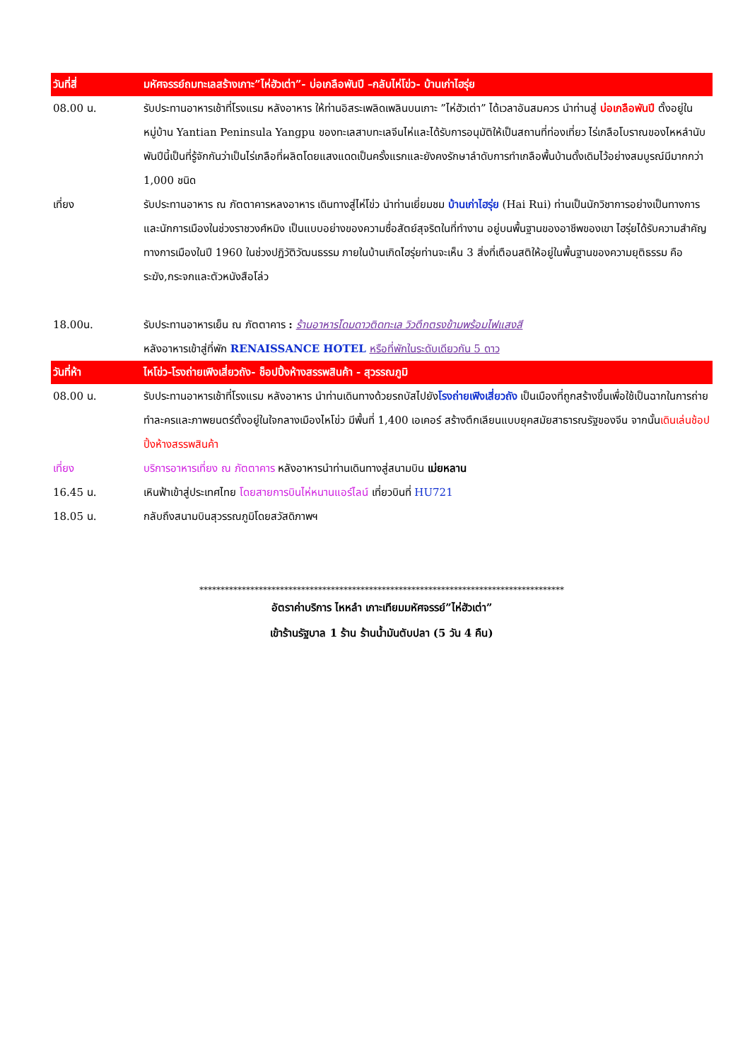วันที่สี่ มหัศจรรย์ถมทะเลสร้างเกาะ”ไห่ฮัวเต่า”- บ่อเกลือพันปี –กลับไห่โข่ว- บ้านเก่าไฮรุ่ย
08.00 น. รับประทานอาหารเช้าที่โรงแรม หลังอาหาร ให้ท่านอิสระเพลิดเพลินบนเกาะ ”ไห่ฮัวเต่า” ได้เวลาอันสมควร นำท่านสู่ บ่อเกลือพันปี ตั้งอยู่ในหมู่บ้าน Yantian Peninsula Yangpu ของทะเลสาบทะเลจีนไห่และได้รับการอนุมัติให้เป็นสถานที่ท่องเที่ยว ไร่เกลือโบราณของไหหลำนับพันปีนี้เป็นที่รู้จักกันว่าเป็นไร่เกลือที่ผลิตโดยแสงแดดเป็นครั้งแรกและยังคงรักษาลำดับการทำเกลือพื้นบ้านดั้งเดิมไว้อย่างสมบูรณ์มีมากกว่า 1,000 ชนิด
เที่ยง รับประทานอาหาร ณ ภัตตาคารหลงอาหาร เดินทางสู่ไห่โข่ว นำท่านเยี่ยมชม บ้านเก่าไฮรุ่ย (Hai Rui) ท่านเป็นนักวิชาการอย่างเป็นทางการและนักการเมืองในช่วงราชวงศ์หมิง เป็นแบบอย่างของความซื่อสัตย์สุจริตในที่ทำงาน อยู่บนพื้นฐานของอาชีพของเขา ไฮรุ่ยได้รับความสำคัญทางการเมืองในปี 1960 ในช่วงปฏิวัติวัฒนธรรม ภายในบ้านเกิดไฮรุ่ยท่านจะเห็น 3 สิ่งที่เตือนสติให้อยู่ในพื้นฐานของความยุติธรรม คือระฆัง,กระจกและตัวหนังสือโล่ว
18.00น. รับประทานอาหารเย็น ณ ภัตตาคาร : ร้านอาหารโดมดาวติดทะเล วิวตึกตรงข้ามพร้อมไฟแสงสี
หลังอาหารเข้าสู่ที่พัก RENAISSANCE HOTEL หรือที่พักในระดับเดียวกัน 5 ดาว
วันที่ห้า ไหโข่ว-โรงถ่ายเฟิงเสี่ยวถัง- ช็อปปิ้งห้างสรรพสินค้า - สุวรรณภูมิ
08.00 น. รับประทานอาหารเช้าที่โรงแรม หลังอาหาร นำท่านเดินทางด้วยรถบัสไปยังโรงถ่ายเฟิงเสี่ยวถัง เป็นเมืองที่ถูกสร้างขึ้นเพื่อใช้เป็นฉากในการถ่ายทำละครและภาพยนตร์ตั้งอยู่ในใจกลางเมืองไหโข่ว มีพื้นที่ 1,400 เอเคอร์ สร้างตึกเลียนแบบยุคสมัยสาธารณรัฐของจีน จากนั้นเดินเล่นช้อปปิ้งห้างสรรพสินค้า
เที่ยง บริการอาหารเที่ยง ณ ภัตตาคาร หลังอาหารนำท่านเดินทางสู่สนามบิน เม่ยหลาน
16.45 น. เหินฟ้าเข้าสู่ประเทศไทย โดยสายการบินไห่หนานแอร์ไลน์ เที่ยวบินที่ HU721
18.05 น. กลับถึงสนามบินสุวรรณภูมิโดยสวัสดิภาพฯ
**************************************************************************************
อัตราค่าบริการ ไหหลำ เกาะเทียมมหัศจรรย์”ไห่ฮัวเต่า”
เข้าร้านรัฐบาล 1 ร้าน ร้านน้ำมันตับปลา (5 วัน 4 คืน)